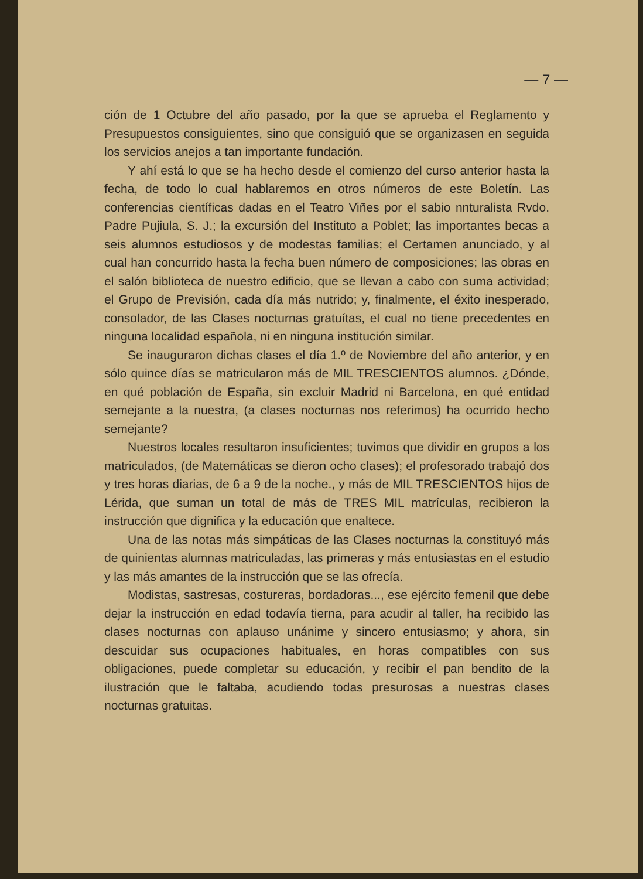— 7 —
ción de 1 Octubre del año pasado, por la que se aprueba el Reglamento y Presupuestos consiguientes, sino que consiguió que se organizasen en seguida los servicios anejos a tan importante fundación.
Y ahí está lo que se ha hecho desde el comienzo del curso anterior hasta la fecha, de todo lo cual hablaremos en otros números de este Boletín. Las conferencias científicas dadas en el Teatro Viñes por el sabio nnturalista Rvdo. Padre Pujiula, S. J.; la excursión del Instituto a Poblet; las importantes becas a seis alumnos estudiosos y de modestas familias; el Certamen anunciado, y al cual han concurrido hasta la fecha buen número de composiciones; las obras en el salón biblioteca de nuestro edificio, que se llevan a cabo con suma actividad; el Grupo de Previsión, cada día más nutrido; y, finalmente, el éxito inesperado, consolador, de las Clases nocturnas gratuítas, el cual no tiene precedentes en ninguna localidad española, ni en ninguna institución similar.
Se inauguraron dichas clases el día 1.º de Noviembre del año anterior, y en sólo quince días se matricularon más de MIL TRESCIENTOS alumnos. ¿Dónde, en qué población de España, sin excluir Madrid ni Barcelona, en qué entidad semejante a la nuestra, (a clases nocturnas nos referimos) ha ocurrido hecho semejante?
Nuestros locales resultaron insuficientes; tuvimos que dividir en grupos a los matriculados, (de Matemáticas se dieron ocho clases); el profesorado trabajó dos y tres horas diarias, de 6 a 9 de la noche., y más de MIL TRESCIENTOS hijos de Lérida, que suman un total de más de TRES MIL matrículas, recibieron la instrucción que dignifica y la educación que enaltece.
Una de las notas más simpáticas de las Clases nocturnas la constituyó más de quinientas alumnas matriculadas, las primeras y más entusiastas en el estudio y las más amantes de la instrucción que se las ofrecía.
Modistas, sastresas, costureras, bordadoras..., ese ejército femenil que debe dejar la instrucción en edad todavía tierna, para acudir al taller, ha recibido las clases nocturnas con aplauso unánime y sincero entusiasmo; y ahora, sin descuidar sus ocupaciones habituales, en horas compatibles con sus obligaciones, puede completar su educación, y recibir el pan bendito de la ilustración que le faltaba, acudiendo todas presurosas a nuestras clases nocturnas gratuitas.